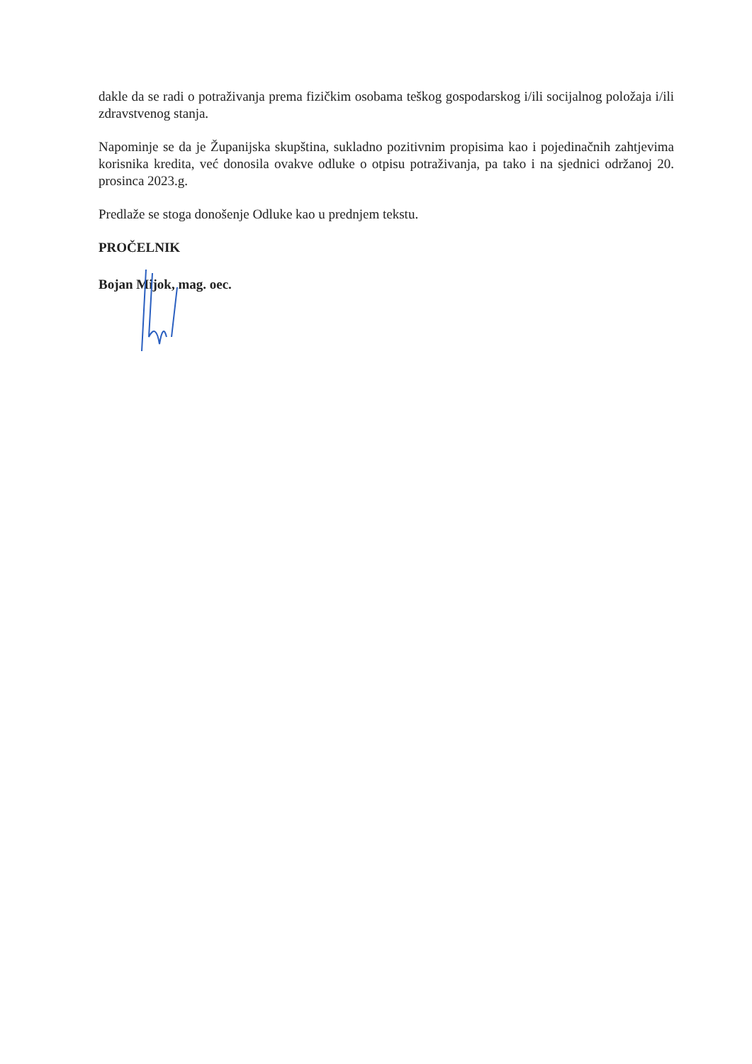dakle da se radi o potraživanja prema fizičkim osobama teškog gospodarskog i/ili socijalnog položaja i/ili zdravstvenog stanja.
Napominje se da je Županijska skupština, sukladno pozitivnim propisima kao i pojedinačnih zahtjevima korisnika kredita, već donosila ovakve odluke o otpisu potraživanja, pa tako i na sjednici održanoj 20. prosinca 2023.g.
Predlaže se stoga donošenje Odluke kao u prednjem tekstu.
PROČELNIK
Bojan Mijok, mag. oec.